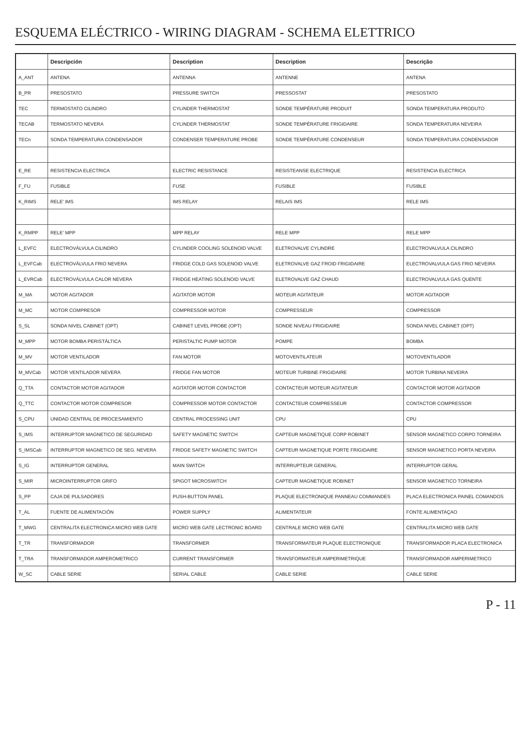ESQUEMA ELÉCTRICO - WIRING DIAGRAM - SCHEMA ELETTRICO
| | Descripción | Description | Description | Descrição |
| --- | --- | --- | --- | --- |
| A_ANT | ANTENA | ANTENNA | ANTENNE | ANTENA |
| B_PR | PRESOSTATO | PRESSURE SWITCH | PRESSOSTAT | PRESOSTATO |
| TEC | TERMOSTATO CILINDRO | CYLINDER THERMOSTAT | SONDE TEMPÉRATURE PRODUIT | SONDA TEMPERATURA PRODUTO |
| TECAB | TERMOSTATO NEVERA | CYLINDER THERMOSTAT | SONDE TEMPÉRATURE FRIGIDAIRE | SONDA TEMPERATURA NEVEIRA |
| TECn | SONDA TEMPERATURA CONDENSADOR | CONDENSER TEMPERATURE PROBE | SONDE TEMPÉRATURE CONDENSEUR | SONDA TEMPERATURA CONDENSADOR |
| E_RE | RESISTENCIA ELECTRICA | ELECTRIC RESISTANCE | RESISTEANSE ELECTRIQUE | RESISTENCIA ELECTRICA |
| F_FU | FUSIBLE | FUSE | FUSIBLE | FUSIBLE |
| K_RIMS | RELE' IMS | IMS RELAY | RELAIS IMS | RELE IMS |
| K_RMPP | RELE' MPP | MPP RELAY | RELE MPP | RELE MPP |
| L_EVFC | ELECTROVÁLVULA CILINDRO | CYLINDER COOLING SOLENOID VALVE | ELETROVALVE CYLINDRE | ELECTROVALVULA CILINDRO |
| L_EVFCab | ELECTROVÁLVULA FRIO NEVERA | FRIDGE COLD GAS SOLENOID VALVE | ELETROVALVE GAZ FROID FRIGIDAIRE | ELECTROVALVULA GAS FRIO NEVEIRA |
| L_EVRCab | ELECTROVÁLVULA CALOR NEVERA | FRIDGE HEATING SOLENOID VALVE | ELETROVALVE GAZ CHAUD | ELECTROVALVULA GAS QUENTE |
| M_MA | MOTOR AGITADOR | AGITATOR MOTOR | MOTEUR AGITATEUR | MOTOR AGITADOR |
| M_MC | MOTOR COMPRESOR | COMPRESSOR MOTOR | COMPRESSEUR | COMPRESSOR |
| S_SL | SONDA NIVEL CABINET (OPT) | CABINET LEVEL PROBE (OPT) | SONDE NIVEAU FRIGIDAIRE | SONDA NIVEL CABINET (OPT) |
| M_MPP | MOTOR BOMBA PERISTÁLTICA | PERISTALTIC PUMP MOTOR | POMPE | BOMBA |
| M_MV | MOTOR VENTILADOR | FAN MOTOR | MOTOVENTILATEUR | MOTOVENTILADOR |
| M_MVCab | MOTOR VENTILADOR NEVERA | FRIDGE FAN MOTOR | MOTEUR TURBINE FRIGIDAIRE | MOTOR TURBINA NEVEIRA |
| Q_TTA | CONTACTOR MOTOR AGITADOR | AGITATOR MOTOR CONTACTOR | CONTACTEUR MOTEUR AGITATEUR | CONTACTOR MOTOR AGITADOR |
| Q_TTC | CONTACTOR MOTOR COMPRESOR | COMPRESSOR MOTOR CONTACTOR | CONTACTEUR COMPRESSEUR | CONTACTOR COMPRESSOR |
| S_CPU | UNIDAD CENTRAL DE PROCESAMIENTO | CENTRAL PROCESSING UNIT | CPU | CPU |
| S_IMS | INTERRUPTOR MAGNETICO DE SEGURIDAD | SAFETY MAGNETIC SWITCH | CAPTEUR MAGNETIQUE CORP ROBINET | SENSOR MAGNETICO CORPO TORNEIRA |
| S_IMSCab | INTERRUPTOR MAGNETICO DE SEG. NEVERA | FRIDGE SAFETY MAGNETIC SWITCH | CAPTEUR MAGNETIQUE PORTE FRIGIDAIRE | SENSOR MAGNETICO PORTA NEVEIRA |
| S_IG | INTERRUPTOR GENERAL | MAIN SWITCH | INTERRUPTEUR GENERAL | INTERRUPTOR GERAL |
| S_MIR | MICROINTERRUPTOR GRIFO | SPIGOT MICROSWITCH | CAPTEUR MAGNETIQUE ROBINET | SENSOR MAGNETICO TORNEIRA |
| S_PP | CAJA DE PULSADORES | PUSH-BUTTON PANEL | PLAQUE ELECTRONIQUE PANNEAU COMMANDES | PLACA ELECTRONICA PAINEL COMANDOS |
| T_AL | FUENTE DE ALIMENTACIÓN | POWER SUPPLY | ALIMENTATEUR | FONTE ALIMENTAÇAO |
| T_MWG | CENTRALITA ELECTRONICA MICRO WEB GATE | MICRO WEB GATE LECTRONIC BOARD | CENTRALE MICRO WEB GATE | CENTRALITA MICRO WEB GATE |
| T_TR | TRANSFORMADOR | TRANSFORMER | TRANSFORMATEUR PLAQUE ELECTRONIQUE | TRANSFORMADOR PLACA ELECTRONICA |
| T_TRA | TRANSFORMADOR AMPEROMETRICO | CURRENT TRANSFORMER | TRANSFORMATEUR AMPERIMETRIQUE | TRANSFORMADOR AMPERIMETRICO |
| W_SC | CABLE SERIE | SERIAL CABLE | CABLE SERIE | CABLE SERIE |
P - 11